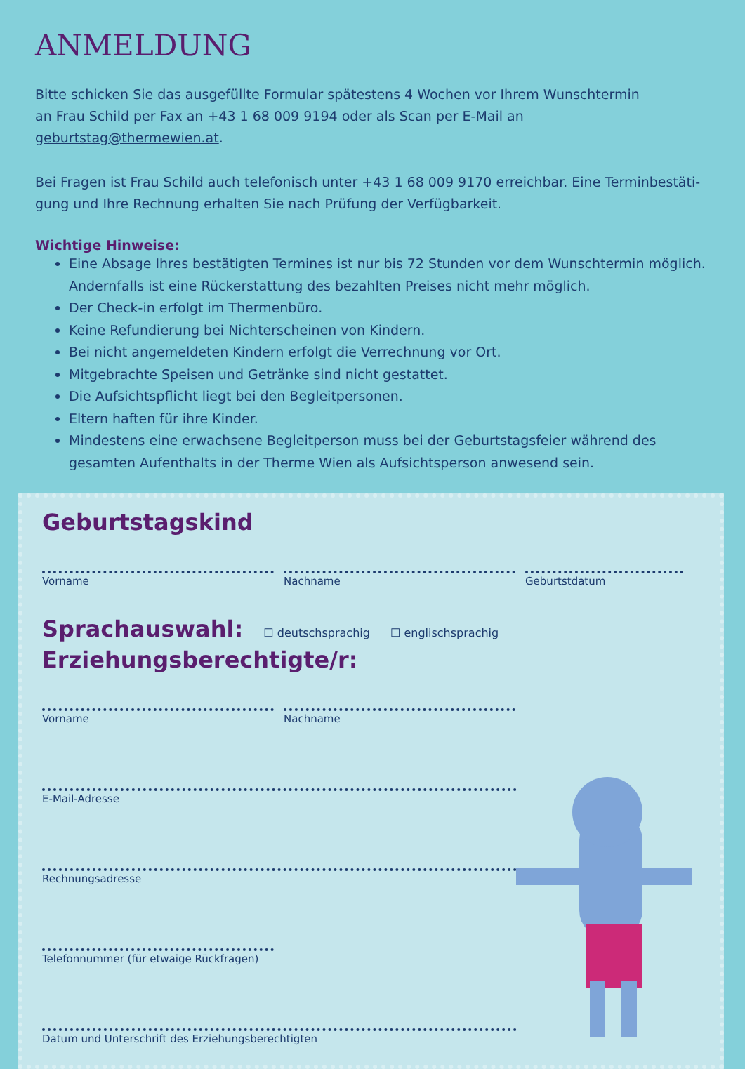ANMELDUNG
Bitte schicken Sie das ausgefüllte Formular spätestens 4 Wochen vor Ihrem Wunschtermin
an Frau Schild per Fax an +43 1 68 009 9194 oder als Scan per E-Mail an geburtstag@thermewien.at.
Bei Fragen ist Frau Schild auch telefonisch unter +43 1 68 009 9170 erreichbar. Eine Terminbestäti-gung und Ihre Rechnung erhalten Sie nach Prüfung der Verfügbarkeit.
Wichtige Hinweise:
Eine Absage Ihres bestätigten Termines ist nur bis 72 Stunden vor dem Wunschtermin möglich. Andernfalls ist eine Rückerstattung des bezahlten Preises nicht mehr möglich.
Der Check-in erfolgt im Thermenbüro.
Keine Refundierung bei Nichterscheinen von Kindern.
Bei nicht angemeldeten Kindern erfolgt die Verrechnung vor Ort.
Mitgebrachte Speisen und Getränke sind nicht gestattet.
Die Aufsichtspflicht liegt bei den Begleitpersonen.
Eltern haften für ihre Kinder.
Mindestens eine erwachsene Begleitperson muss bei der Geburtstagsfeier während des gesamten Aufenthalts in der Therme Wien als Aufsichtsperson anwesend sein.
Geburtstagskind
Vorname Nachname Geburtstdatum
Sprachauswahl: ☐ deutschsprachig ☐ englischsprachig
Erziehungsberechtigte/r:
Vorname Nachname
E-Mail-Adresse
Rechnungsadresse
Telefonnummer (für etwaige Rückfragen)
Datum und Unterschrift des Erziehungsberechtigten